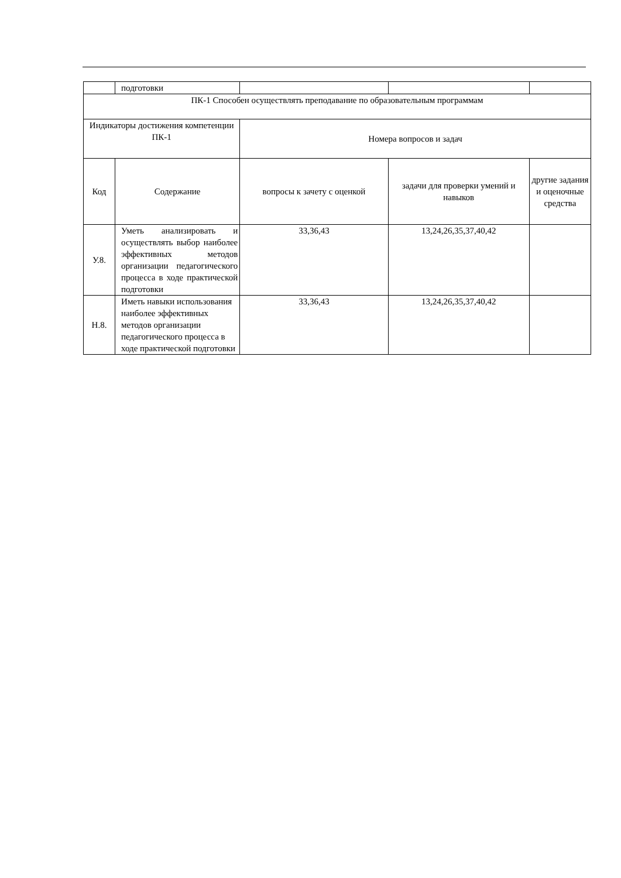| | подготовки | | | | |
| ПК-1 Способен осуществлять преподавание по образовательным программам | | | | | |
| Индикаторы достижения компетенции ПК-1 | | Номера вопросов и задач | | | |
| | Код | Содержание | вопросы к зачету с оценкой | задачи для проверки умений и навыков | другие задания и оценочные средства |
| У.8. | Уметь анализировать и осуществлять выбор наиболее эффективных методов организации педагогического процесса в ходе практической подготовки | 33,36,43 | 13,24,26,35,37,40,42 | | |
| Н.8. | Иметь навыки использования наиболее эффективных методов организации педагогического процесса в ходе практической подготовки | 33,36,43 | 13,24,26,35,37,40,42 | | |